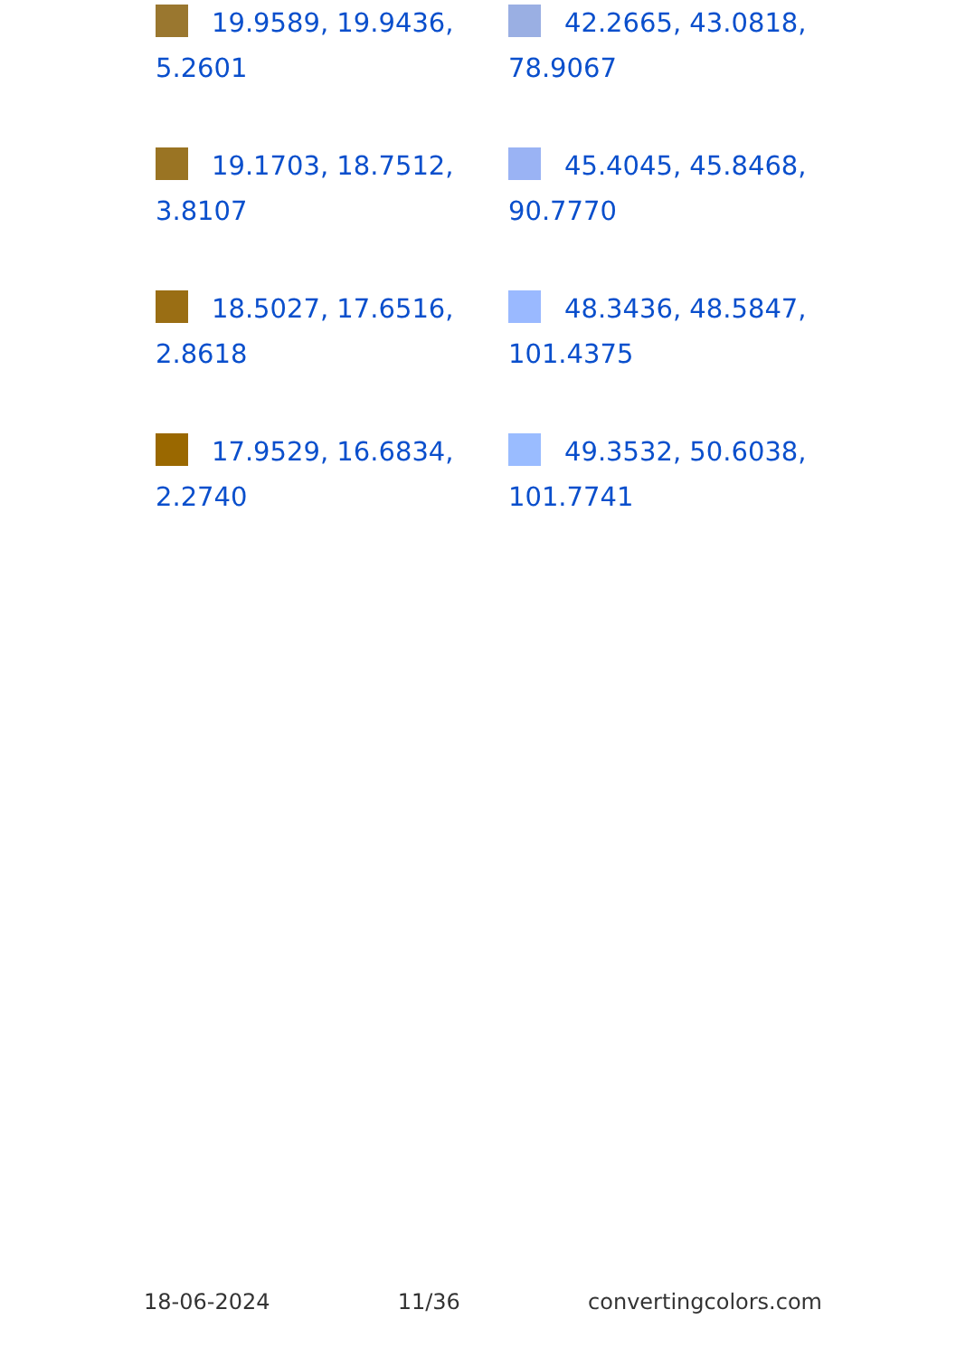19.9589, 19.9436, 5.2601
42.2665, 43.0818, 78.9067
19.1703, 18.7512, 3.8107
45.4045, 45.8468, 90.7770
18.5027, 17.6516, 2.8618
48.3436, 48.5847, 101.4375
17.9529, 16.6834, 2.2740
49.3532, 50.6038, 101.7741
18-06-2024 11/36 convertingcolors.com